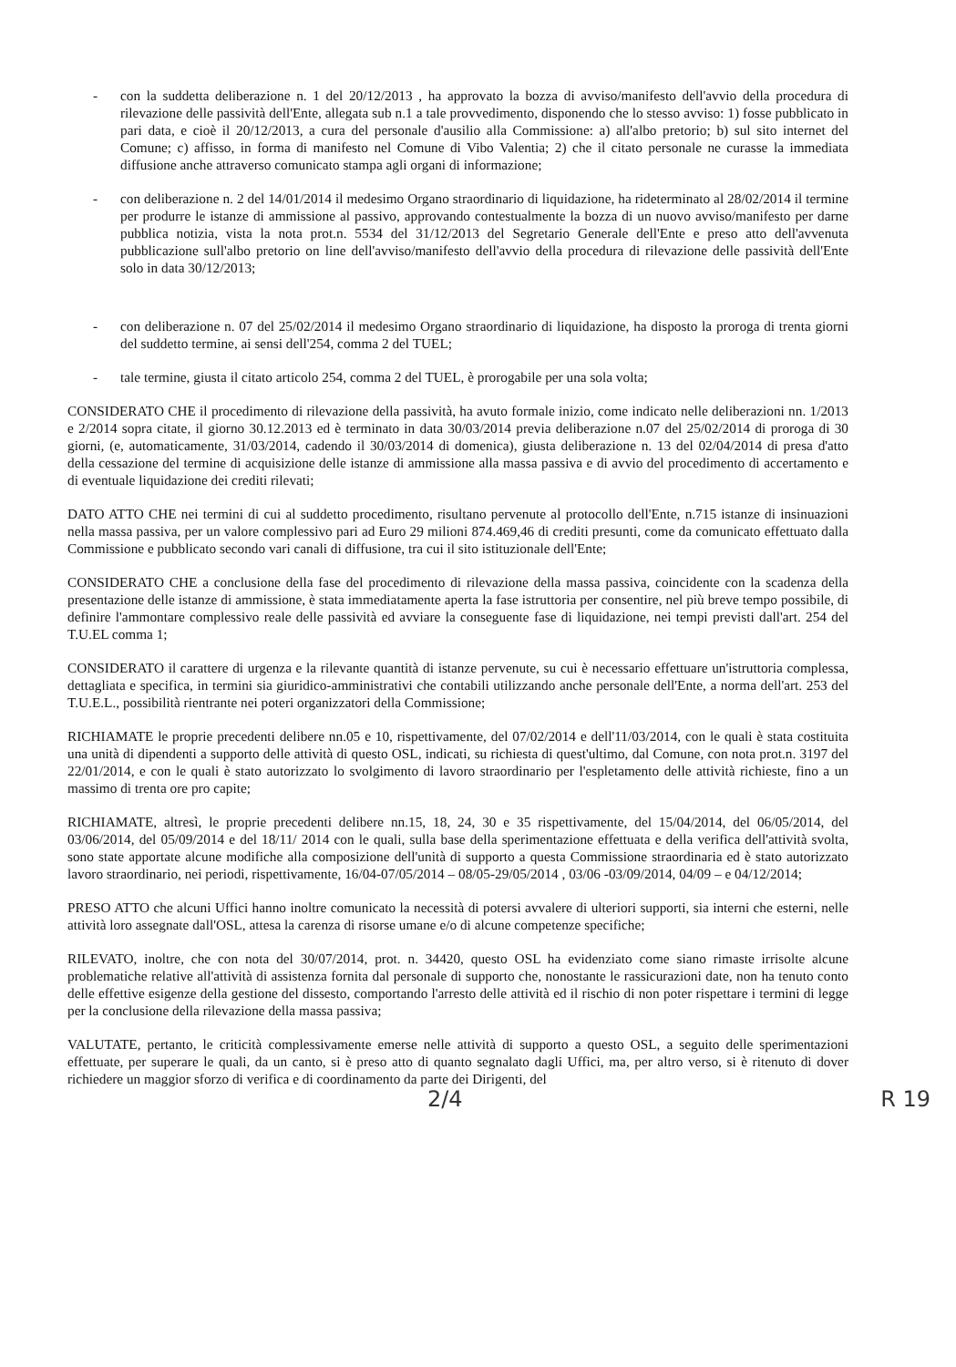- con la suddetta deliberazione n. 1 del 20/12/2013 , ha approvato la bozza di avviso/manifesto dell'avvio della procedura di rilevazione delle passività dell'Ente, allegata sub n.1 a tale provvedimento, disponendo che lo stesso avviso: 1) fosse pubblicato in pari data, e cioè il 20/12/2013, a cura del personale d'ausilio alla Commissione: a) all'albo pretorio; b) sul sito internet del Comune; c) affisso, in forma di manifesto nel Comune di Vibo Valentia; 2) che il citato personale ne curasse la immediata diffusione anche attraverso comunicato stampa agli organi di informazione;
- con deliberazione n. 2 del 14/01/2014 il medesimo Organo straordinario di liquidazione, ha rideterminato al 28/02/2014 il termine per produrre le istanze di ammissione al passivo, approvando contestualmente la bozza di un nuovo avviso/manifesto per darne pubblica notizia, vista la nota prot.n. 5534 del 31/12/2013 del Segretario Generale dell'Ente e preso atto dell'avvenuta pubblicazione sull'albo pretorio on line dell'avviso/manifesto dell'avvio della procedura di rilevazione delle passività dell'Ente solo in data 30/12/2013;
- con deliberazione n. 07 del 25/02/2014 il medesimo Organo straordinario di liquidazione, ha disposto la proroga di trenta giorni del suddetto termine, ai sensi dell'254, comma 2 del TUEL;
- tale termine, giusta il citato articolo 254, comma 2 del TUEL, è prorogabile per una sola volta;
CONSIDERATO CHE il procedimento di rilevazione della passività, ha avuto formale inizio, come indicato nelle deliberazioni nn. 1/2013 e 2/2014 sopra citate, il giorno 30.12.2013 ed è terminato in data 30/03/2014 previa deliberazione n.07 del 25/02/2014 di proroga di 30 giorni, (e, automaticamente, 31/03/2014, cadendo il 30/03/2014 di domenica), giusta deliberazione n. 13 del 02/04/2014 di presa d'atto della cessazione del termine di acquisizione delle istanze di ammissione alla massa passiva e di avvio del procedimento di accertamento e di eventuale liquidazione dei crediti rilevati;
DATO ATTO CHE nei termini di cui al suddetto procedimento, risultano pervenute al protocollo dell'Ente, n.715 istanze di insinuazioni nella massa passiva, per un valore complessivo pari ad Euro 29 milioni 874.469,46 di crediti presunti, come da comunicato effettuato dalla Commissione e pubblicato secondo vari canali di diffusione, tra cui il sito istituzionale dell'Ente;
CONSIDERATO CHE a conclusione della fase del procedimento di rilevazione della massa passiva, coincidente con la scadenza della presentazione delle istanze di ammissione, è stata immediatamente aperta la fase istruttoria per consentire, nel più breve tempo possibile, di definire l'ammontare complessivo reale delle passività ed avviare la conseguente fase di liquidazione, nei tempi previsti dall'art. 254 del T.U.EL comma 1;
CONSIDERATO il carattere di urgenza e la rilevante quantità di istanze pervenute, su cui è necessario effettuare un'istruttoria complessa, dettagliata e specifica, in termini sia giuridico-amministrativi che contabili utilizzando anche personale dell'Ente, a norma dell'art. 253 del T.U.E.L., possibilità rientrante nei poteri organizzatori della Commissione;
RICHIAMATE le proprie precedenti delibere nn.05 e 10, rispettivamente, del 07/02/2014 e dell'11/03/2014, con le quali è stata costituita una unità di dipendenti a supporto delle attività di questo OSL, indicati, su richiesta di quest'ultimo, dal Comune, con nota prot.n. 3197 del 22/01/2014, e con le quali è stato autorizzato lo svolgimento di lavoro straordinario per l'espletamento delle attività richieste, fino a un massimo di trenta ore pro capite;
RICHIAMATE, altresì, le proprie precedenti delibere nn.15, 18, 24, 30 e 35 rispettivamente, del 15/04/2014, del 06/05/2014, del 03/06/2014, del 05/09/2014 e del 18/11/ 2014 con le quali, sulla base della sperimentazione effettuata e della verifica dell'attività svolta, sono state apportate alcune modifiche alla composizione dell'unità di supporto a questa Commissione straordinaria ed è stato autorizzato lavoro straordinario, nei periodi, rispettivamente, 16/04-07/05/2014 – 08/05-29/05/2014 , 03/06 -03/09/2014, 04/09 – e 04/12/2014;
PRESO ATTO che alcuni Uffici hanno inoltre comunicato la necessità di potersi avvalere di ulteriori supporti, sia interni che esterni, nelle attività loro assegnate dall'OSL, attesa la carenza di risorse umane e/o di alcune competenze specifiche;
RILEVATO, inoltre, che con nota del 30/07/2014, prot. n. 34420, questo OSL ha evidenziato come siano rimaste irrisolte alcune problematiche relative all'attività di assistenza fornita dal personale di supporto che, nonostante le rassicurazioni date, non ha tenuto conto delle effettive esigenze della gestione del dissesto, comportando l'arresto delle attività ed il rischio di non poter rispettare i termini di legge per la conclusione della rilevazione della massa passiva;
VALUTATE, pertanto, le criticità complessivamente emerse nelle attività di supporto a questo OSL, a seguito delle sperimentazioni effettuate, per superare le quali, da un canto, si è preso atto di quanto segnalato dagli Uffici, ma, per altro verso, si è ritenuto di dover richiedere un maggior sforzo di verifica e di coordinamento da parte dei Dirigenti, del
2/4 R 19